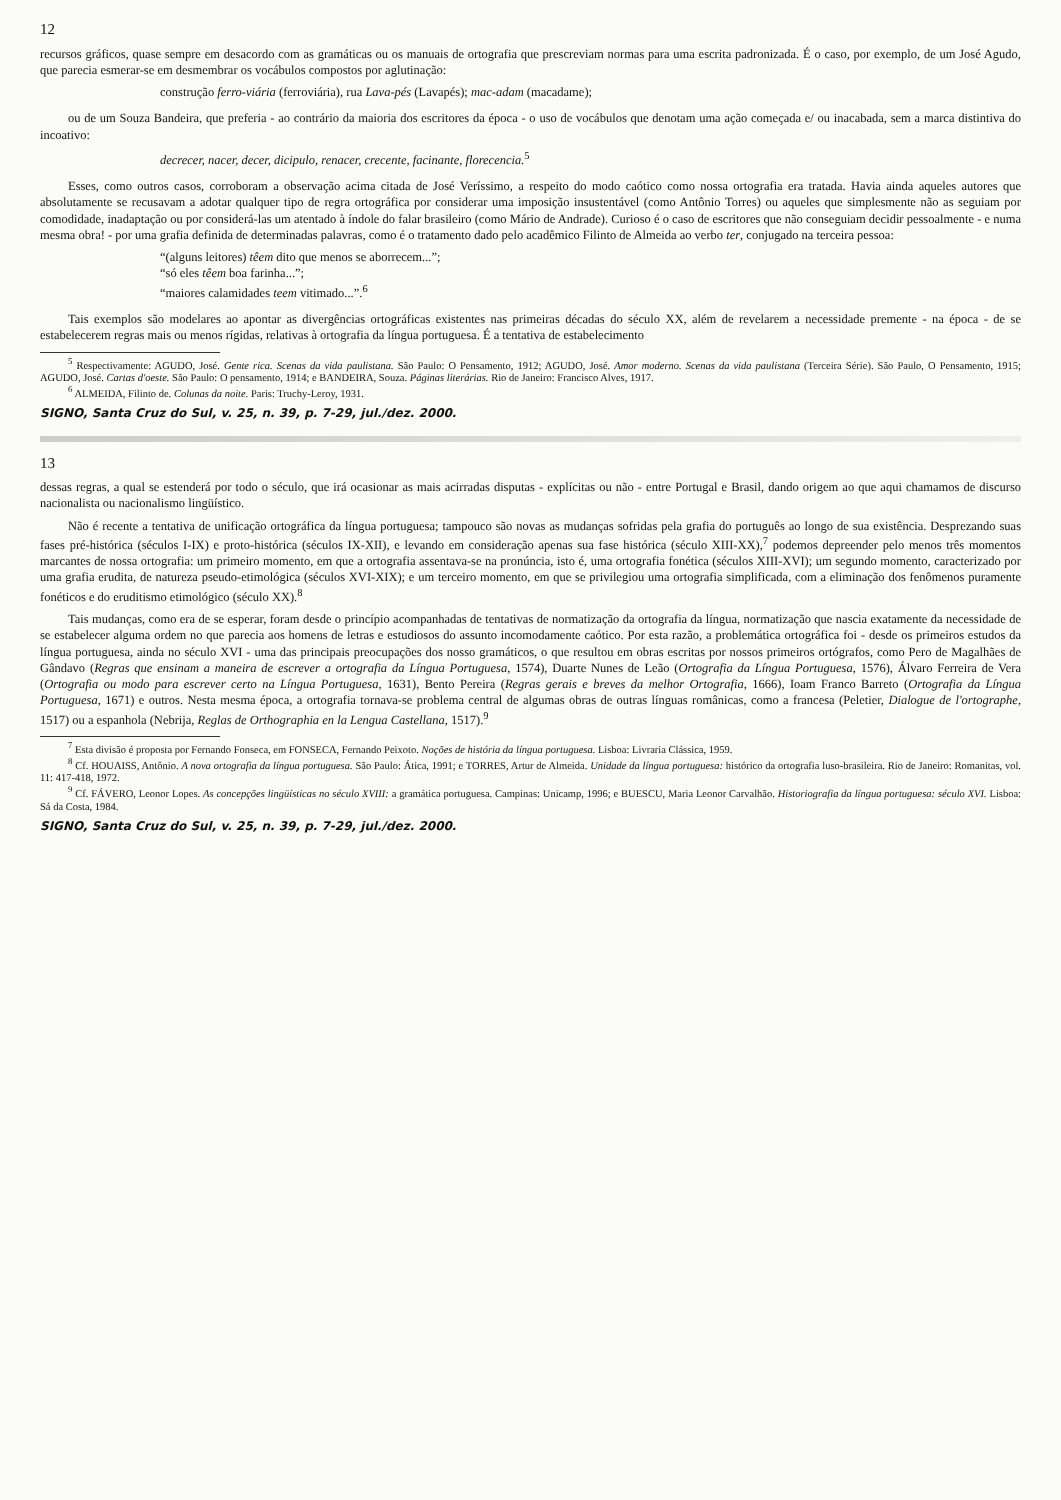12
recursos gráficos, quase sempre em desacordo com as gramáticas ou os manuais de ortografia que prescreviam normas para uma escrita padronizada. É o caso, por exemplo, de um José Agudo, que parecia esmerar-se em desmembrar os vocábulos compostos por aglutinação:
construção ferro-viária (ferroviária), rua Lava-pés (Lavapés); mac-adam (macadame);
ou de um Souza Bandeira, que preferia - ao contrário da maioria dos escritores da época - o uso de vocábulos que denotam uma ação começada e/ ou inacabada, sem a marca distintiva do incoativo:
decrecer, nacer, decer, dicipulo, renacer, crecente, facinante, florecencia.<sup>5</sup>
Esses, como outros casos, corroboram a observação acima citada de José Veríssimo, a respeito do modo caótico como nossa ortografia era tratada. Havia ainda aqueles autores que absolutamente se recusavam a adotar qualquer tipo de regra ortográfica por considerar uma imposição insustentável (como Antônio Torres) ou aqueles que simplesmente não as seguiam por comodidade, inadaptação ou por considerá-las um atentado à índole do falar brasileiro (como Mário de Andrade). Curioso é o caso de escritores que não conseguiam decidir pessoalmente - e numa mesma obra! - por uma grafia definida de determinadas palavras, como é o tratamento dado pelo acadêmico Filinto de Almeida ao verbo ter, conjugado na terceira pessoa:
“(alguns leitores) têem dito que menos se aborrecem...”;
“só eles têem boa farinha...”;
“maiores calamidades teem vitimado...”.<sup>6</sup>
Tais exemplos são modelares ao apontar as divergências ortográficas existentes nas primeiras décadas do século XX, além de revelarem a necessidade premente - na época - de se estabelecerem regras mais ou menos rígidas, relativas à ortografia da língua portuguesa. É a tentativa de estabelecimento
<sup>5</sup> Respectivamente: AGUDO, José. Gente rica. Scenas da vida paulistana. São Paulo: O Pensamento, 1912; AGUDO, José. Amor moderno. Scenas da vida paulistana (Terceira Série). São Paulo, O Pensamento, 1915; AGUDO, José. Cartas d'oeste. São Paulo: O pensamento, 1914; e BANDEIRA, Souza. Páginas literárias. Rio de Janeiro: Francisco Alves, 1917.
<sup>6</sup> ALMEIDA, Filinto de. Colunas da noite. Paris: Truchy-Leroy, 1931.
SIGNO, Santa Cruz do Sul, v. 25, n. 39, p. 7-29, jul./dez. 2000.
13
dessas regras, a qual se estenderá por todo o século, que irá ocasionar as mais acirradas disputas - explícitas ou não - entre Portugal e Brasil, dando origem ao que aqui chamamos de discurso nacionalista ou nacionalismo lingüístico.
Não é recente a tentativa de unificação ortográfica da língua portuguesa; tampouco são novas as mudanças sofridas pela grafia do português ao longo de sua existência. Desprezando suas fases pré-histórica (séculos I-IX) e proto-histórica (séculos IX-XII), e levando em consideração apenas sua fase histórica (século XIII-XX),<sup>7</sup> podemos depreender pelo menos três momentos marcantes de nossa ortografia: um primeiro momento, em que a ortografia assentava-se na pronúncia, isto é, uma ortografia fonética (séculos XIII-XVI); um segundo momento, caracterizado por uma grafia erudita, de natureza pseudo-etimológica (séculos XVI-XIX); e um terceiro momento, em que se privilegiou uma ortografia simplificada, com a eliminação dos fenômenos puramente fonéticos e do eruditismo etimológico (século XX).<sup>8</sup>
Tais mudanças, como era de se esperar, foram desde o princípio acompanhadas de tentativas de normatização da ortografia da língua, normatização que nascia exatamente da necessidade de se estabelecer alguma ordem no que parecia aos homens de letras e estudiosos do assunto incomodamente caótico. Por esta razão, a problemática ortográfica foi - desde os primeiros estudos da língua portuguesa, ainda no século XVI - uma das principais preocupações dos nosso gramáticos, o que resultou em obras escritas por nossos primeiros ortógrafos, como Pero de Magalhães de Gândavo (Regras que ensinam a maneira de escrever a ortografia da Língua Portuguesa, 1574), Duarte Nunes de Leão (Ortografia da Língua Portuguesa, 1576), Álvaro Ferreira de Vera (Ortografia ou modo para escrever certo na Língua Portuguesa, 1631), Bento Pereira (Regras gerais e breves da melhor Ortografia, 1666), Ioam Franco Barreto (Ortografia da Língua Portuguesa, 1671) e outros. Nesta mesma época, a ortografia tornava-se problema central de algumas obras de outras línguas românicas, como a francesa (Peletier, Dialogue de l'ortographe, 1517) ou a espanhola (Nebrija, Reglas de Orthographia en la Lengua Castellana, 1517).<sup>9</sup>
<sup>7</sup> Esta divisão é proposta por Fernando Fonseca, em FONSECA, Fernando Peixoto. Noções de história da língua portuguesa. Lisboa: Livraria Clássica, 1959.
<sup>8</sup> Cf. HOUAISS, Antônio. A nova ortografia da língua portuguesa. São Paulo: Ática, 1991; e TORRES, Artur de Almeida. Unidade da língua portuguesa: histórico da ortografia luso-brasileira. Rio de Janeiro: Romanitas, vol. 11: 417-418, 1972.
<sup>9</sup> Cf. FÁVERO, Leonor Lopes. As concepções lingüísticas no século XVIII: a gramática portuguesa. Campinas: Unicamp, 1996; e BUESCU, Maria Leonor Carvalhão. Historiografia da língua portuguesa: século XVI. Lisboa: Sá da Costa, 1984.
SIGNO, Santa Cruz do Sul, v. 25, n. 39, p. 7-29, jul./dez. 2000.